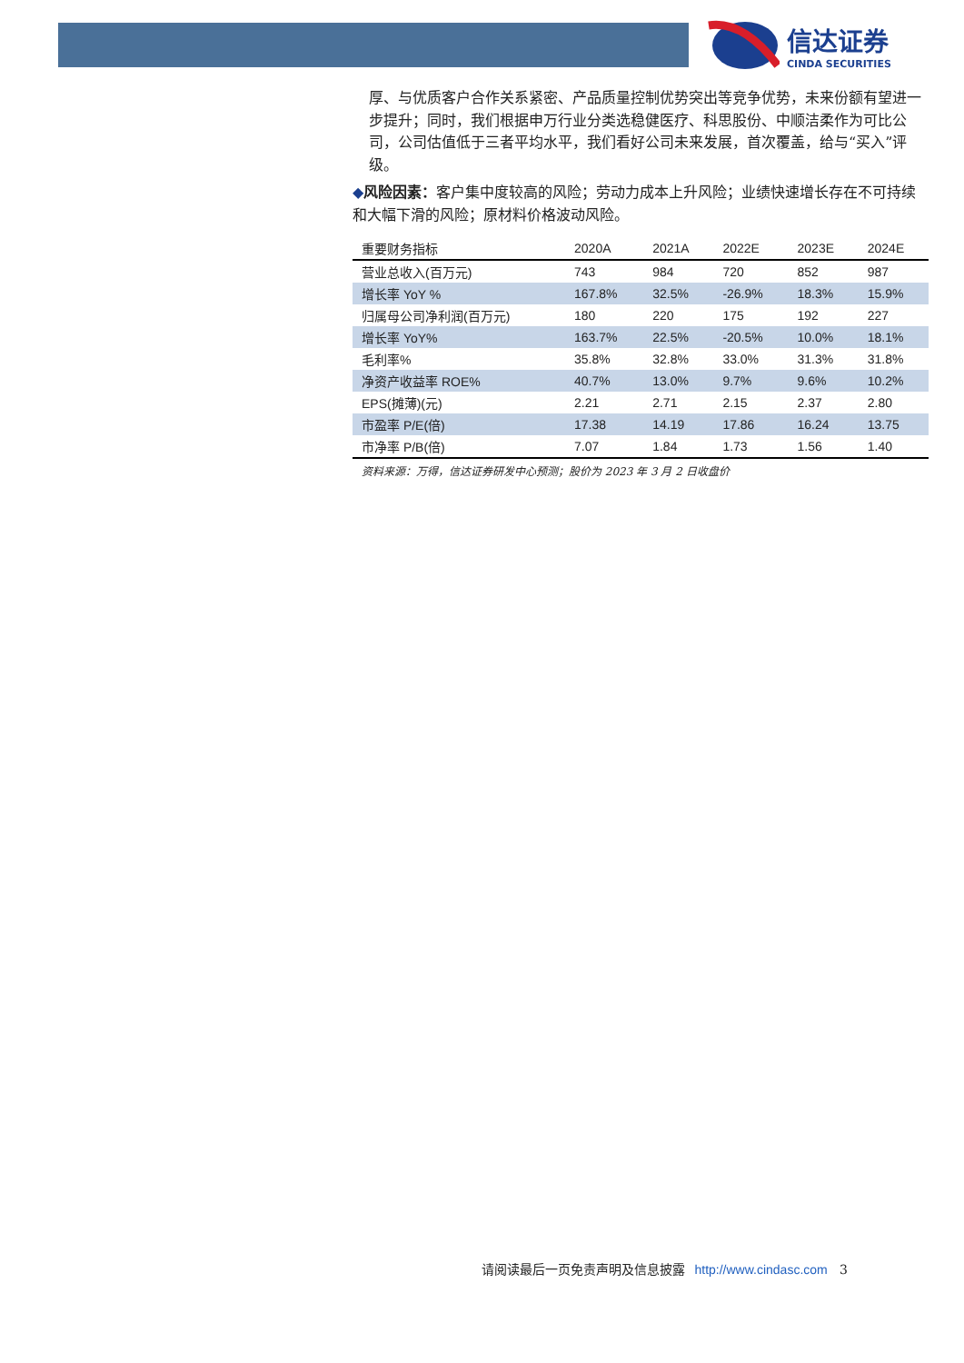信达证券
CINDA SECURITIES
厚、与优质客户合作关系紧密、产品质量控制优势突出等竞争优势，未来份额有望进一步提升；同时，我们根据申万行业分类选稳健医疗、科思股份、中顺洁柔作为可比公司，公司估值低于三者平均水平，我们看好公司未来发展，首次覆盖，给与“买入”评级。
◆风险因素：客户集中度较高的风险；劳动力成本上升风险；业绩快速增长存在不可持续和大幅下滑的风险；原材料价格波动风险。
| 重要财务指标 | 2020A | 2021A | 2022E | 2023E | 2024E |
| --- | --- | --- | --- | --- | --- |
| 营业总收入(百万元) | 743 | 984 | 720 | 852 | 987 |
| 增长率 YoY % | 167.8% | 32.5% | -26.9% | 18.3% | 15.9% |
| 归属母公司净利润(百万元) | 180 | 220 | 175 | 192 | 227 |
| 增长率 YoY% | 163.7% | 22.5% | -20.5% | 10.0% | 18.1% |
| 毛利率% | 35.8% | 32.8% | 33.0% | 31.3% | 31.8% |
| 净资产收益率 ROE% | 40.7% | 13.0% | 9.7% | 9.6% | 10.2% |
| EPS(摊薄)(元) | 2.21 | 2.71 | 2.15 | 2.37 | 2.80 |
| 市盈率 P/E(倍) | 17.38 | 14.19 | 17.86 | 16.24 | 13.75 |
| 市净率 P/B(倍) | 7.07 | 1.84 | 1.73 | 1.56 | 1.40 |
资料来源：万得，信达证券研发中心预测；股价为 2023 年 3 月 2 日收盘价
请阅读最后一页免责声明及信息披露 http://www.cindasc.com 3